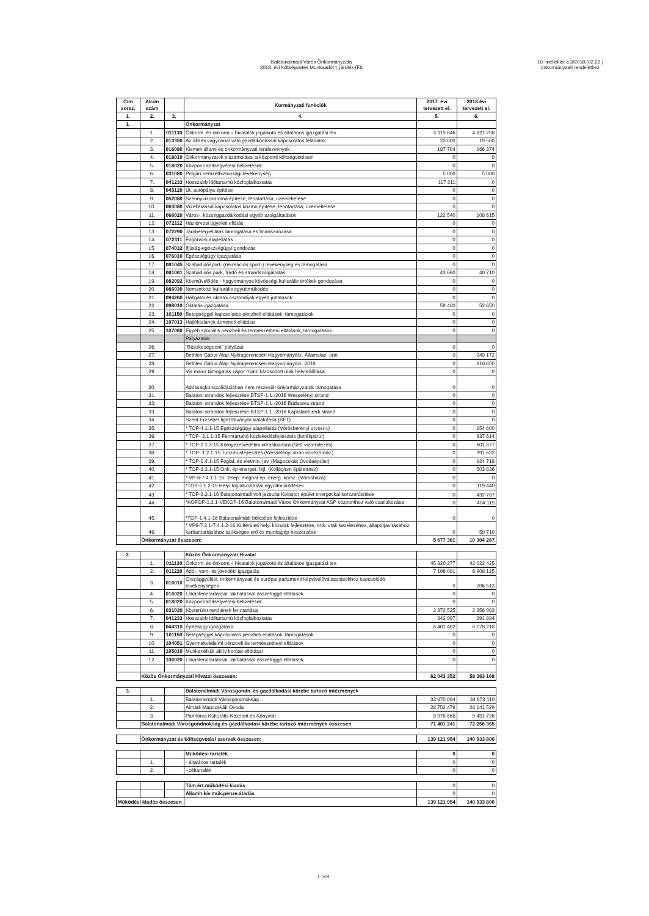Balatonalmádi Város Önkormányzata
2018. évi költségvetés Munkaadót t. járulék (Ft)
10. melléklet a 3/2018.(02.22.)
önkormányzati rendelethez
| Cím sorsz. | Alcím szám | | Kormányzati funkciók | 2017. évi tervezett el. | 2018.évi tervezett el. |
| --- | --- | --- | --- | --- | --- |
| 1. | 2. | 3. | 4. | 5. | 6. |
| 1. | | | Önkormányzat | | |
| | 1. | 011130 | Önkorm. és önkorm.-i hivatalok jogalkotó és általános igazgatási tev. | 5 119 846 | 4 821 258 |
| | 2. | 013350 | Az állami vagyonnal való gazdálkodással kapcsolatos feladatok | 22 000 | 19 500 |
| | 3. | 016080 | Kiemelt állami és önkormányzati rendezvények | 187 704 | 166 374 |
| | 4. | 018010 | Önkormányzatok elszámolásai a központi költségvetéssel | 0 | 0 |
| | 5. | 018020 | Központi költségvetési befizetések | 0 | 0 |
| | 6. | 031080 | Polgári nemzetbiztonsági tevékenység | 5 000 | 5 000 |
| | 7. | 041233 | Hosszabb időtartamú közfoglalkoztatás | 117 211 | 0 |
| | 8. | 045120 | Út, autópálya építése | 0 | 0 |
| | 9. | 052080 | Szennyvízcsatorna építése, fenntartása, üzemeltetése | 0 | 0 |
| | 10. | 063080 | Vízellátással kapcsolatos közmű építése, fenntartása, üzemeltetése | 0 | 0 |
| | 11. | 066020 | Város-, községgazdálkodási egyéb szolgáltatások | 122 540 | 108 615 |
| | 12. | 072112 | Háziorvosi ügyeleti ellátás | 0 | 0 |
| | 13. | 072290 | Járóbeteg-ellátás támogatása és finanszírozása | 0 | 0 |
| | 14. | 072311 | Fogorvosi alapellátás | 0 | 0 |
| | 15. | 074032 | Ifjúság-egészségügyi gondozás | 0 | 0 |
| | 16. | 076010 | Egészségügy igazgatása | 0 | 0 |
| | 17. | 081045 | Szabadidősport- (rekreációs sport-) tevékenység és támogatása | 0 | 0 |
| | 18. | 081061 | Szabadidős park, fürdő és strandszolgáltatás | 43 660 | 40 710 |
| | 19. | 082092 | Közművelődés - hagyományos közösségi kulturális értékek gondozása | 0 | 0 |
| | 20. | 086030 | Nemzetközi kulturális együttműködés | 0 | 0 |
| | 21. | 094260 | Hallgatói és oktatói ösztöndíjak egyéb juttatások | 0 | 0 |
| | 22. | 098010 | Oktatás igazgatása | 59 400 | 52 650 |
| | 23. | 101150 | Betegséggel kapcsolatos pénzbeli ellátások, támogatások | 0 | 0 |
| | 24. | 107013 | Hajléktalanok átmeneti ellátása | 0 | 0 |
| | 25. | 107060 | Egyéb szociális pénzbeli és természetbeni ellátások, támogatások | 0 | 0 |
| | | | Pályázatok | | |
| | 26. | | "Büszkeségpont" pályázat | 0 | 0 |
| | 27. | | Bethlen Gábor Alap Nyitragerencséri Hagyományőrz. Államalap. ünn. | 0 | 249 172 |
| | 28. | | Bethlen Gábor Alap Nyitragerencséri Hagyományőrz. 2018 | 0 | 610 650 |
| | 29. | | Vis maior támogatás zápor miatti károsodott utak helyreállítása | 0 | 0 |
| | 30. | | Adósságkonszolidációban nem részesült önkormányzatok támogatása | 0 | 0 |
| | 31. | | Balatoni strandok fejlesztése BTSP-1.1.-2016 Wesselényi strand | 0 | 0 |
| | 32. | | Balatoni strandok fejlesztése BTSP-1.1.-2016 Budatava strand | 0 | 0 |
| | 33. | | Balatoni strandok fejlesztése BTSP-1.1.-2016 Káptalanfüredi strand | 0 | 0 |
| | 34. | | Szent Erzsébet liget látványtó kialakítása (BFT) | 0 | 0 |
| | 35. | | * TOP-4.1.1-15 Egészségügyi alapellátás (Vörösberényi orvosi r.) | 0 | 154 600 |
| | 36. | | * TOP- 3.1.1-15 Fenntartahó közlekedésfejlesztés (kerékpárút) | 0 | 637 614 |
| | 37. | | * TOP-2.1.3-15 Környezetvédelmi infrastruktúra (Séd vízrendezés) | 0 | 601 877 |
| | 38. | | * TOP- 1.2.1-15 Turizmusfejlesztés (Wesselényi stran vonezőmöv.) | 0 | 391 632 |
| | 39. | | * TOP-1.4.1-15 Foglal. és életmin. jav. (Magocskák Óvodaépület) | 0 | 924 718 |
| | 40. | | * TOP-3.2.1-15 Önk. ép energet. fejl. (Kollégium épületrész) | 0 | 503 836 |
| | 41. | | * VP-6-7.4.1.1-16. Telep. meghat ép. energ. korsz. (Városháza) | 0 | 0 |
| | 42. | | *TOP-5.1.2-15 Helyi foglalkoztatási együttműködések | 0 | 119 440 |
| | 43. | | * TOP-3.2.1-16 Balatonalmádi volt jezsuita Kolostor épület energetikai korszerűsítése | 0 | 432 787 |
| | 44. | | *KÖFOP-1.2.1-VEKOP-16 Balatonalmádi Város Önkormányzat ASP központhoz való csatlakozása | 0 | 404 115 |
| | 45. | | *TOP-1.4.1-16 Balatonalmádi bölcsőde fejlesztése | 0 | 0 |
| | 46. | | * VP6-7.2.1-7.4.1.2-16 Külterületi helyi közutak fejlesztése, önk. utak kezeléséhez, állapotjavításához, karbantartásához szükséges erő és munkagép beszerzése | 0 | 59 719 |
| | Önkormányzat összesen: | | | 5 677 361 | 10 304 267 |
| 2. | | | Közös Önkormányzati Hivatal | | |
| | 1. | 011130 | Önkorm. és önkorm.-i hivatalok jogalkotó és általános igazgatási tev. | 45 820 277 | 42 022 425 |
| | 2. | 011220 | Adó-, vám- és jövedéki igazgatás | 7 106 081 | 6 908 125 |
| | 3. | 016010 | Országgyűlési, önkormányzati és európai parlamenti képviselőválasztásokhoz kapcsolódó tevékenységek | 0 | 706 513 |
| | 4. | 016020 | Lakásfenntartással, lakhatással összefüggő ellátások | 0 | 0 |
| | 5. | 018020 | Központi költségvetési befizetések | 0 | 0 |
| | 6. | 031030 | Közterület rendjének fenntartása | 2 372 525 | 2 356 003 |
| | 7. | 041233 | Hosszabb időtartamú közfoglalkoztatás | 342 987 | 291 884 |
| | 8. | 044310 | Építésügy igazgatása | 6 401 482 | 6 078 218 |
| | 9. | 101150 | Betegséggel kapcsolatos pénzbeli ellátások, támogatások | 0 | 0 |
| | 10. | 104051 | Gyermekvédelmi pénzbeli és természetbeni ellátások | 0 | 0 |
| | 11. | 105010 | Munkanélküli aktív korúak ellátásai | 0 | 0 |
| | 12. | 106020 | Lakásfenntartással, lakhatással összefüggő ellátások | 0 | 0 |
| | Közös Önkormányzati Hivatal összesen: | | | 62 043 352 | 58 363 168 |
| 3. | | | Balatonalmádi Városgondn. és gazdálkodási körébe tartozó intézmények | | |
| | 1. | | Balatonalmádi Városgondnokság | 33 670 094 | 34 673 110 |
| | 2. | | Almádi Magocskák Óvoda | 28 752 479 | 28 141 529 |
| | 3. | | Pannónia Kulturális Központ és Könyvtár | 8 978 668 | 9 451 726 |
| | Balatonalmádi Városgondnokság és gazdálkodási körébe tartozó intézmények összesen | | | 71 401 241 | 72 266 365 |
| | Önkormányzat és költségvetési szervek összesen: | | | 139 121 954 | 140 933 800 |
| | | | Működési tartalék | 0 | 0 |
| | 1. | | - általános tartalék | 0 | 0 |
| | 2. | | - céltartalék | 0 | 0 |
| | | | Tám.ért.működési kiadás | 0 | 0 |
| | | | Államh.kív.műk.pénze.átadás | 0 | 0 |
| Működési kiadás összesen | | | | 139 121 954 | 140 933 800 |
1. oldal